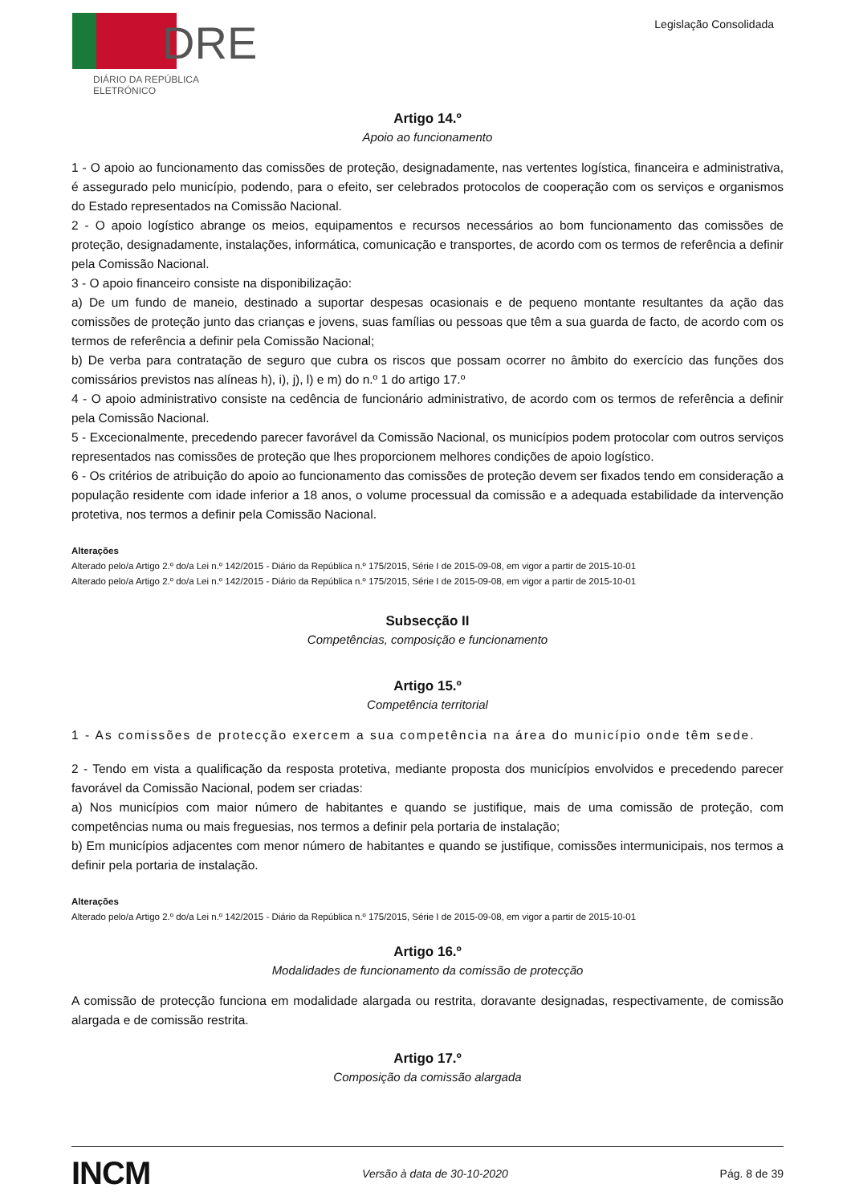DRE
DIÁRIO DA REPÚBLICA ELETRÓNICO
Legislação Consolidada
Artigo 14.º
Apoio ao funcionamento
1 - O apoio ao funcionamento das comissões de proteção, designadamente, nas vertentes logística, financeira e administrativa, é assegurado pelo município, podendo, para o efeito, ser celebrados protocolos de cooperação com os serviços e organismos do Estado representados na Comissão Nacional.
2 - O apoio logístico abrange os meios, equipamentos e recursos necessários ao bom funcionamento das comissões de proteção, designadamente, instalações, informática, comunicação e transportes, de acordo com os termos de referência a definir pela Comissão Nacional.
3 - O apoio financeiro consiste na disponibilização:
a) De um fundo de maneio, destinado a suportar despesas ocasionais e de pequeno montante resultantes da ação das comissões de proteção junto das crianças e jovens, suas famílias ou pessoas que têm a sua guarda de facto, de acordo com os termos de referência a definir pela Comissão Nacional;
b) De verba para contratação de seguro que cubra os riscos que possam ocorrer no âmbito do exercício das funções dos comissários previstos nas alíneas h), i), j), l) e m) do n.º 1 do artigo 17.º
4 - O apoio administrativo consiste na cedência de funcionário administrativo, de acordo com os termos de referência a definir pela Comissão Nacional.
5 - Excecionalmente, precedendo parecer favorável da Comissão Nacional, os municípios podem protocolar com outros serviços representados nas comissões de proteção que lhes proporcionem melhores condições de apoio logístico.
6 - Os critérios de atribuição do apoio ao funcionamento das comissões de proteção devem ser fixados tendo em consideração a população residente com idade inferior a 18 anos, o volume processual da comissão e a adequada estabilidade da intervenção protetiva, nos termos a definir pela Comissão Nacional.
Alterações
Alterado pelo/a Artigo 2.º do/a Lei n.º 142/2015 - Diário da República n.º 175/2015, Série I de 2015-09-08, em vigor a partir de 2015-10-01
Alterado pelo/a Artigo 2.º do/a Lei n.º 142/2015 - Diário da República n.º 175/2015, Série I de 2015-09-08, em vigor a partir de 2015-10-01
Subsecção II
Competências, composição e funcionamento
Artigo 15.º
Competência territorial
1 - As comissões de protecção exercem a sua competência na área do município onde têm sede.
2 - Tendo em vista a qualificação da resposta protetiva, mediante proposta dos municípios envolvidos e precedendo parecer favorável da Comissão Nacional, podem ser criadas:
a) Nos municípios com maior número de habitantes e quando se justifique, mais de uma comissão de proteção, com competências numa ou mais freguesias, nos termos a definir pela portaria de instalação;
b) Em municípios adjacentes com menor número de habitantes e quando se justifique, comissões intermunicipais, nos termos a definir pela portaria de instalação.
Alterações
Alterado pelo/a Artigo 2.º do/a Lei n.º 142/2015 - Diário da República n.º 175/2015, Série I de 2015-09-08, em vigor a partir de 2015-10-01
Artigo 16.º
Modalidades de funcionamento da comissão de protecção
A comissão de protecção funciona em modalidade alargada ou restrita, doravante designadas, respectivamente, de comissão alargada e de comissão restrita.
Artigo 17.º
Composição da comissão alargada
INCM Versão à data de 30-10-2020 Pág. 8 de 39